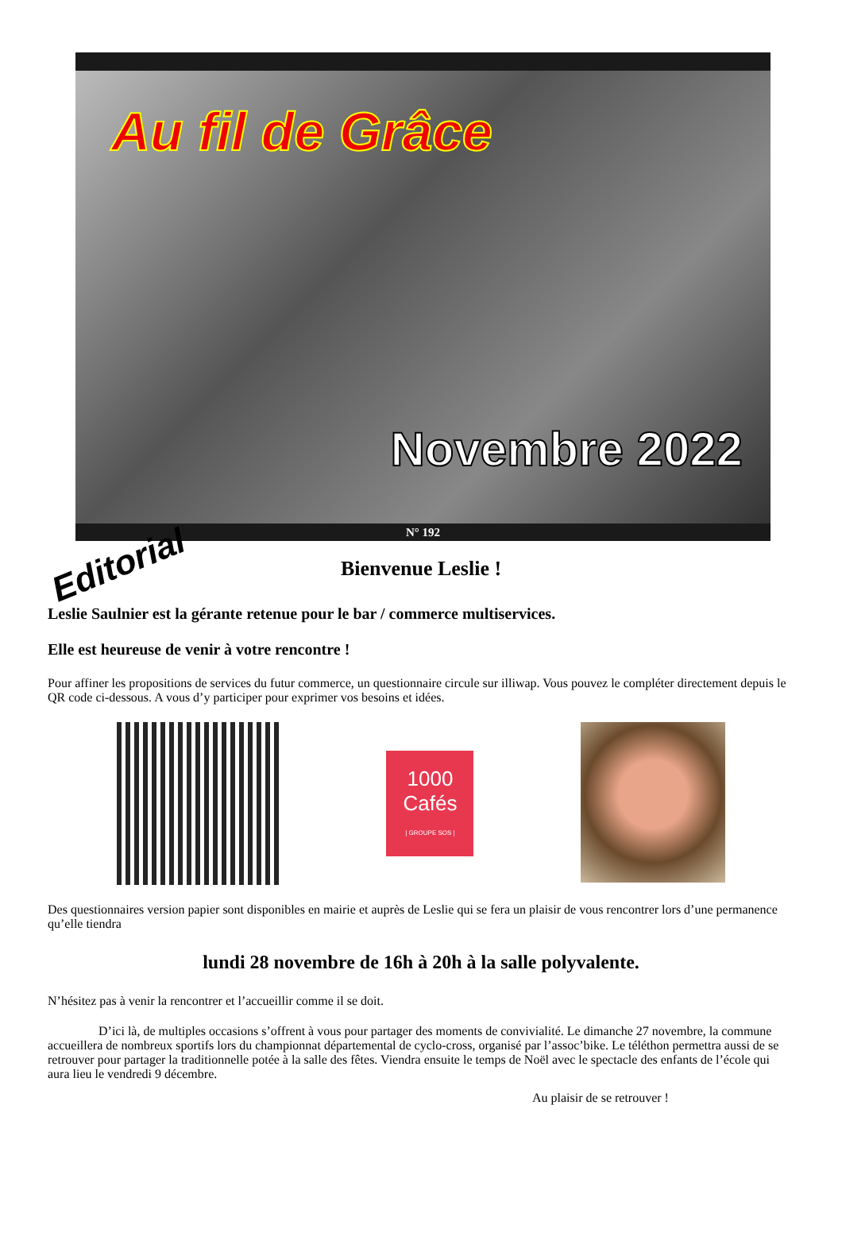Au fil de Grâce
Novembre 2022
N° 192
Editorial
Bienvenue Leslie !
Leslie Saulnier est la gérante retenue pour le bar / commerce multiservices.
Elle est heureuse de venir à votre rencontre !
Pour affiner les propositions de services du futur commerce, un questionnaire circule sur illiwap. Vous pouvez le compléter directement depuis le QR code ci-dessous. A vous d’y participer pour exprimer vos besoins et idées.
1000 Cafés
| GROUPE SOS |
Des questionnaires version papier sont disponibles en mairie et auprès de Leslie qui se fera un plaisir de vous rencontrer lors d’une permanence qu’elle tiendra
lundi 28 novembre de 16h à 20h à la salle polyvalente.
N’hésitez pas à venir la rencontrer et l’accueillir comme il se doit.
D’ici là, de multiples occasions s’offrent à vous pour partager des moments de convivialité. Le dimanche 27 novembre, la commune accueillera de nombreux sportifs lors du championnat départemental de cyclo-cross, organisé par l’assoc’bike. Le téléthon permettra aussi de se retrouver pour partager la traditionnelle potée à la salle des fêtes. Viendra ensuite le temps de Noël avec le spectacle des enfants de l’école qui aura lieu le vendredi 9 décembre.
Au plaisir de se retrouver !